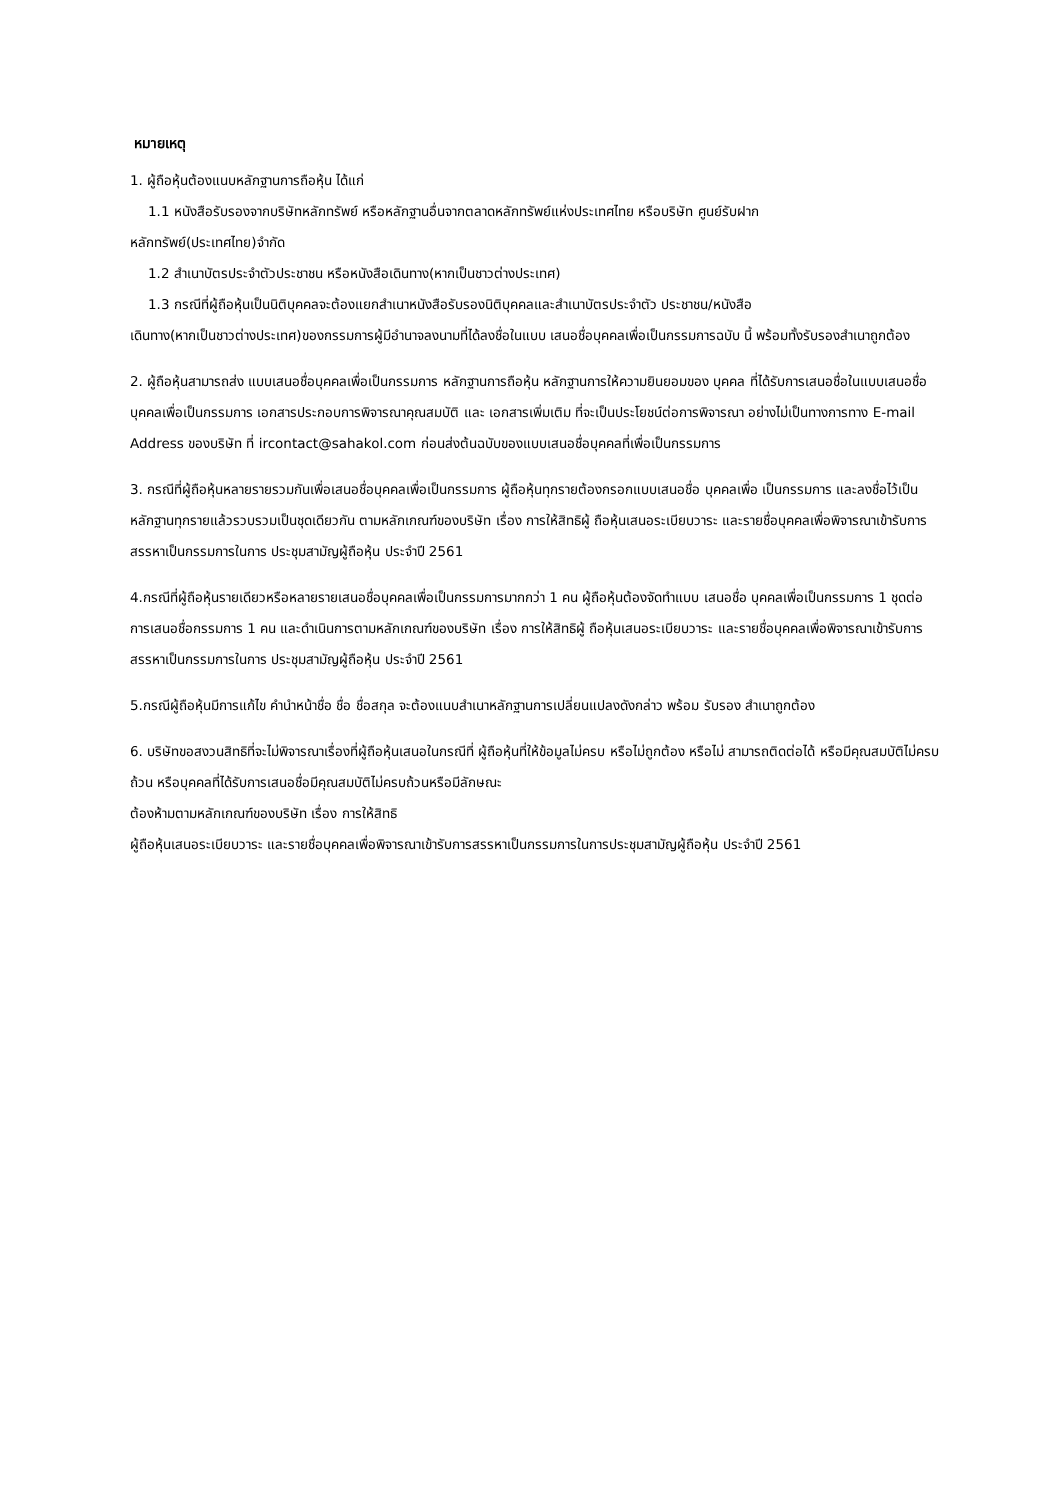หมายเหตุ
1. ผู้ถือหุ้นต้องแนบหลักฐานการถือหุ้น ได้แก่
1.1 หนังสือรับรองจากบริษัทหลักทรัพย์ หรือหลักฐานอื่นจากตลาดหลักทรัพย์แห่งประเทศไทย หรือบริษัท ศูนย์รับฝาก
หลักทรัพย์(ประเทศไทย)จำกัด
1.2 สำเนาบัตรประจำตัวประชาชน หรือหนังสือเดินทาง(หากเป็นชาวต่างประเทศ)
1.3 กรณีที่ผู้ถือหุ้นเป็นนิติบุคคลจะต้องแยกสำเนาหนังสือรับรองนิติบุคคลและสำเนาบัตรประจำตัว ประชาชน/หนังสือ
เดินทาง(หากเป็นชาวต่างประเทศ)ของกรรมการผู้มีอำนาจลงนามที่ได้ลงชื่อในแบบ เสนอชื่อบุคคลเพื่อเป็นกรรมการฉบับ นี้ พร้อมทั้งรับรองสำเนาถูกต้อง
2. ผู้ถือหุ้นสามารถส่ง แบบเสนอชื่อบุคคลเพื่อเป็นกรรมการ หลักฐานการถือหุ้น หลักฐานการให้ความยินยอมของ บุคคล ที่ได้รับการเสนอชื่อในแบบเสนอชื่อบุคคลเพื่อเป็นกรรมการ เอกสารประกอบการพิจารณาคุณสมบัติ และ เอกสารเพิ่มเติม ที่จะเป็นประโยชน์ต่อการพิจารณา อย่างไม่เป็นทางการทาง E-mail Address ของบริษัท ที่ ircontact@sahakol.com ก่อนส่งต้นฉบับของแบบเสนอชื่อบุคคลที่เพื่อเป็นกรรมการ
3. กรณีที่ผู้ถือหุ้นหลายรายรวมกันเพื่อเสนอชื่อบุคคลเพื่อเป็นกรรมการ ผู้ถือหุ้นทุกรายต้องกรอกแบบเสนอชื่อ บุคคลเพื่อ เป็นกรรมการ และลงชื่อไว้เป็นหลักฐานทุกรายแล้วรวบรวมเป็นชุดเดียวกัน ตามหลักเกณฑ์ของบริษัท เรื่อง การให้สิทธิผู้ ถือหุ้นเสนอระเบียบวาระ และรายชื่อบุคคลเพื่อพิจารณาเข้ารับการสรรหาเป็นกรรมการในการ ประชุมสามัญผู้ถือหุ้น ประจำปี 2561
4.กรณีที่ผู้ถือหุ้นรายเดียวหรือหลายรายเสนอชื่อบุคคลเพื่อเป็นกรรมการมากกว่า 1 คน ผู้ถือหุ้นต้องจัดทำแบบ เสนอชื่อ บุคคลเพื่อเป็นกรรมการ 1 ชุดต่อ การเสนอชื่อกรรมการ 1 คน และดำเนินการตามหลักเกณฑ์ของบริษัท เรื่อง การให้สิทธิผู้ ถือหุ้นเสนอระเบียบวาระ และรายชื่อบุคคลเพื่อพิจารณาเข้ารับการสรรหาเป็นกรรมการในการ ประชุมสามัญผู้ถือหุ้น ประจำปี 2561
5.กรณีผู้ถือหุ้นมีการแก้ไข คำนำหน้าชื่อ ชื่อ ชื่อสกุล จะต้องแนบสำเนาหลักฐานการเปลี่ยนแปลงดังกล่าว พร้อม รับรอง สำเนาถูกต้อง
6. บริษัทขอสงวนสิทธิที่จะไม่พิจารณาเรื่องที่ผู้ถือหุ้นเสนอในกรณีที่ ผู้ถือหุ้นที่ให้ข้อมูลไม่ครบ หรือไม่ถูกต้อง หรือไม่ สามารถติดต่อได้ หรือมีคุณสมบัติไม่ครบถ้วน หรือบุคคลที่ได้รับการเสนอชื่อมีคุณสมบัติไม่ครบถ้วนหรือมีลักษณะ
ต้องห้ามตามหลักเกณฑ์ของบริษัท เรื่อง การให้สิทธิ
ผู้ถือหุ้นเสนอระเบียบวาระ และรายชื่อบุคคลเพื่อพิจารณาเข้ารับการสรรหาเป็นกรรมการในการประชุมสามัญผู้ถือหุ้น ประจำปี 2561